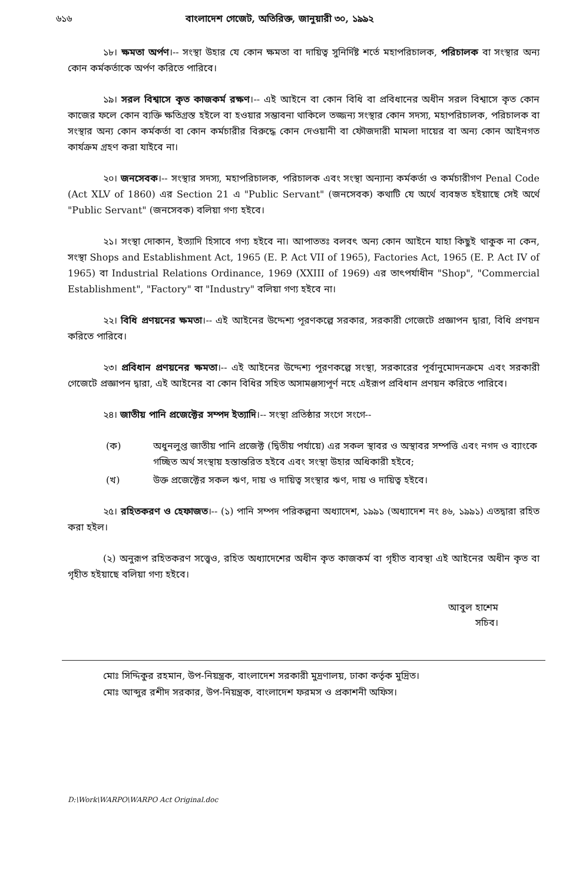৬১৬ বাংলাদেশ গেজেট, অতিরিক্ত, জানুয়ারী ৩০, ১৯৯২
১৮। ক্ষমতা অর্পণ।-- সংস্থা উহার যে কোন ক্ষমতা বা দায়িত্ব সুনির্দিষ্ট শর্তে মহাপরিচালক, পরিচালক বা সংস্থার অন্য কোন কর্মকর্তাকে অর্পণ করিতে পারিবে।
১৯। সরল বিশ্বাসে কৃত কাজকর্ম রক্ষণ।-- এই আইনে বা কোন বিধি বা প্রবিধানের অধীন সরল বিশ্বাসে কৃত কোন কাজের ফলে কোন ব্যক্তি ক্ষতিগ্রস্ত হইলে বা হওয়ার সম্ভাবনা থাকিলে তজ্জন্য সংস্থার কোন সদস্য, মহাপরিচালক, পরিচালক বা সংস্থার অন্য কোন কর্মকর্তা বা কোন কর্মচারীর বিরুদ্ধে কোন দেওয়ানী বা ফৌজদারী মামলা দায়ের বা অন্য কোন আইনগত কার্যক্রম গ্রহণ করা যাইবে না।
২০। জনসেবক।-- সংস্থার সদস্য, মহাপরিচালক, পরিচালক এবং সংস্থা অন্যান্য কর্মকর্তা ও কর্মচারীগণ Penal Code (Act XLV of 1860) এর Section 21 এ "Public Servant" (জনসেবক) কথাটি যে অর্থে ব্যবহৃত হইয়াছে সেই অর্থে "Public Servant" (জনসেবক) বলিয়া গণ্য হইবে।
২১। সংস্থা দোকান, ইত্যাদি হিসাবে গণ্য হইবে না। আপাততঃ বলবৎ অন্য কোন আইনে যাহা কিছুই থাকুক না কেন, সংস্থা Shops and Establishment Act, 1965 (E. P. Act VII of 1965), Factories Act, 1965 (E. P. Act IV of 1965) বা Industrial Relations Ordinance, 1969 (XXIII of 1969) এর তাৎপর্যাধীন "Shop", "Commercial Establishment", "Factory" বা "Industry" বলিয়া গণ্য হইবে না।
২২। বিধি প্রণয়নের ক্ষমতা।-- এই আইনের উদ্দেশ্য পূরণকল্পে সরকার, সরকারী গেজেটে প্রজ্ঞাপন দ্বারা, বিধি প্রণয়ন করিতে পারিবে।
২৩। প্রবিধান প্রণয়নের ক্ষমতা।-- এই আইনের উদ্দেশ্য পূরণকল্পে সংস্থা, সরকারের পূর্বানুমোদনক্রমে এবং সরকারী গেজেটে প্রজ্ঞাপন দ্বারা, এই আইনের বা কোন বিধির সহিত অসামঞ্জস্যপূর্ণ নহে এইরূপ প্রবিধান প্রণয়ন করিতে পারিবে।
২৪। জাতীয় পানি প্রজেক্টের সম্পদ ইত্যাদি।-- সংস্থা প্রতিষ্ঠার সংগে সংগে--
(ক) অধুনলুপ্ত জাতীয় পানি প্রজেক্ট (দ্বিতীয় পর্যায়ে) এর সকল স্থাবর ও অস্থাবর সম্পত্তি এবং নগদ ও ব্যাংকে গচ্ছিত অর্থ সংস্থায় হস্তান্তরিত হইবে এবং সংস্থা উহার অধিকারী হইবে;
(খ) উক্ত প্রজেক্টের সকল ঋণ, দায় ও দায়িত্ব সংস্থার ঋণ, দায় ও দায়িত্ব হইবে।
২৫। রহিতকরণ ও হেফাজত।-- (১) পানি সম্পদ পরিকল্পনা অধ্যাদেশ, ১৯৯১ (অধ্যাদেশ নং ৪৬, ১৯৯১) এতদ্বারা রহিত করা হইল।
(২) অনুরূপ রহিতকরণ সত্ত্বেও, রহিত অধ্যাদেশের অধীন কৃত কাজকর্ম বা গৃহীত ব্যবস্থা এই আইনের অধীন কৃত বা গৃহীত হইয়াছে বলিয়া গণ্য হইবে।
আবুল হাশেম
সচিব।
মোঃ সিদ্দিকুর রহমান, উপ-নিয়ন্ত্রক, বাংলাদেশ সরকারী মুদ্রণালয়, ঢাকা কর্তৃক মুদ্রিত।
মোঃ আব্দুর রশীদ সরকার, উপ-নিয়ন্ত্রক, বাংলাদেশ ফরমস ও প্রকাশনী অফিস।
D:\Work\WARPO\WARPO Act Original.doc